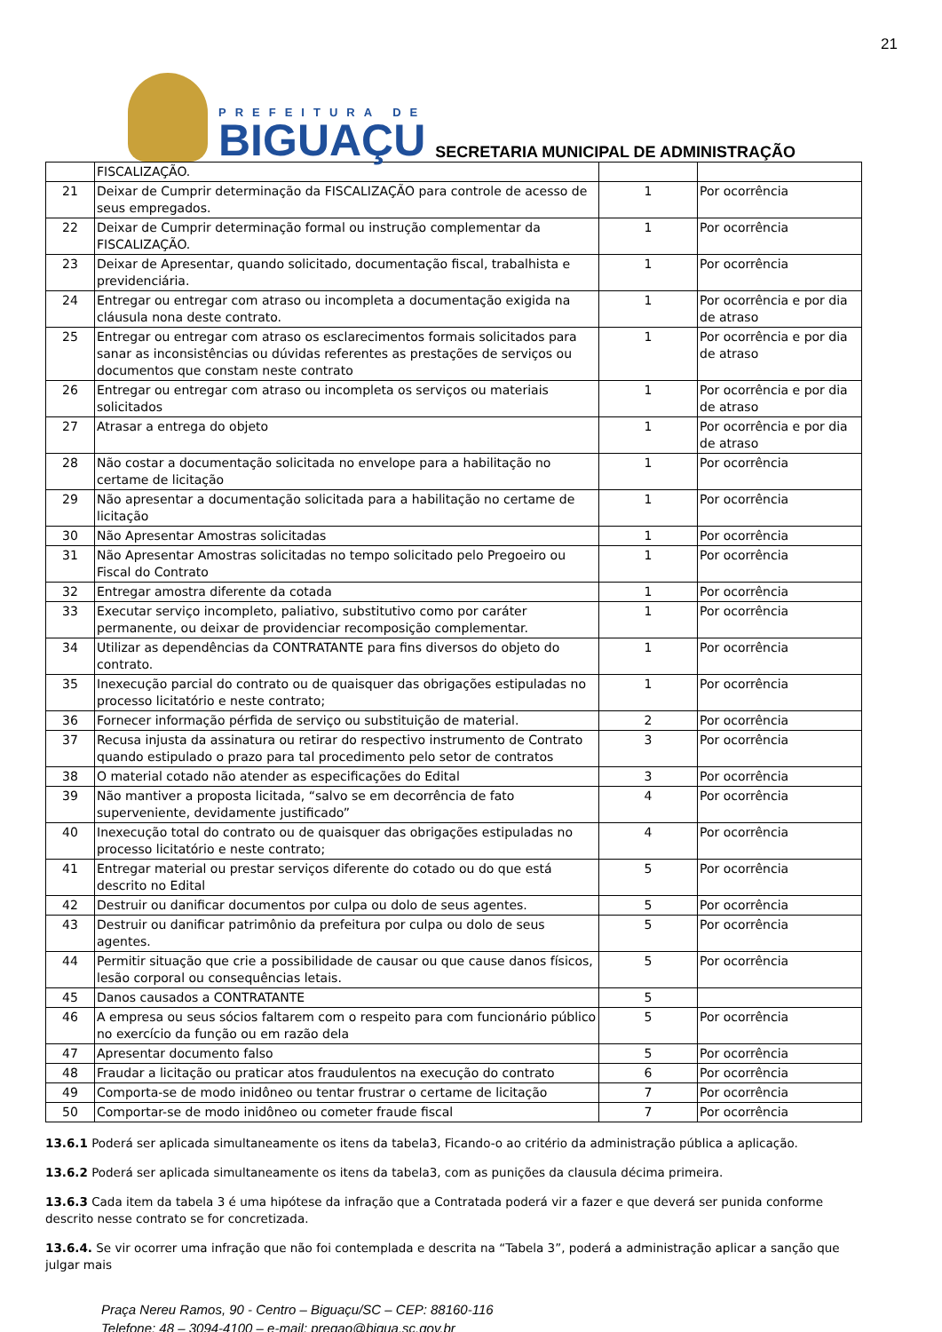21
PREFEITURA DE
BIGUAÇU
SECRETARIA MUNICIPAL DE ADMINISTRAÇÃO
| | FISCALIZAÇÃO. | | |
| 21 | Deixar de Cumprir determinação da FISCALIZAÇÃO para controle de acesso de seus empregados. | 1 | Por ocorrência |
| 22 | Deixar de Cumprir determinação formal ou instrução complementar da FISCALIZAÇÃO. | 1 | Por ocorrência |
| 23 | Deixar de Apresentar, quando solicitado, documentação fiscal, trabalhista e previdenciária. | 1 | Por ocorrência |
| 24 | Entregar ou entregar com atraso ou incompleta a documentação exigida na cláusula nona deste contrato. | 1 | Por ocorrência e por dia de atraso |
| 25 | Entregar ou entregar com atraso os esclarecimentos formais solicitados para sanar as inconsistências ou dúvidas referentes as prestações de serviços ou documentos que constam neste contrato | 1 | Por ocorrência e por dia de atraso |
| 26 | Entregar ou entregar com atraso ou incompleta os serviços ou materiais solicitados | 1 | Por ocorrência e por dia de atraso |
| 27 | Atrasar a entrega do objeto | 1 | Por ocorrência e por dia de atraso |
| 28 | Não costar a documentação solicitada no envelope para a habilitação no certame de licitação | 1 | Por ocorrência |
| 29 | Não apresentar a documentação solicitada para a habilitação no certame de licitação | 1 | Por ocorrência |
| 30 | Não Apresentar Amostras solicitadas | 1 | Por ocorrência |
| 31 | Não Apresentar Amostras solicitadas no tempo solicitado pelo Pregoeiro ou Fiscal do Contrato | 1 | Por ocorrência |
| 32 | Entregar amostra diferente da cotada | 1 | Por ocorrência |
| 33 | Executar serviço incompleto, paliativo, substitutivo como por caráter permanente, ou deixar de providenciar recomposição complementar. | 1 | Por ocorrência |
| 34 | Utilizar as dependências da CONTRATANTE para fins diversos do objeto do contrato. | 1 | Por ocorrência |
| 35 | Inexecução parcial do contrato ou de quaisquer das obrigações estipuladas no processo licitatório e neste contrato; | 1 | Por ocorrência |
| 36 | Fornecer informação pérfida de serviço ou substituição de material. | 2 | Por ocorrência |
| 37 | Recusa injusta da assinatura ou retirar do respectivo instrumento de Contrato quando estipulado o prazo para tal procedimento pelo setor de contratos | 3 | Por ocorrência |
| 38 | O material cotado não atender as especificações do Edital | 3 | Por ocorrência |
| 39 | Não mantiver a proposta licitada, “salvo se em decorrência de fato superveniente, devidamente justificado” | 4 | Por ocorrência |
| 40 | Inexecução total do contrato ou de quaisquer das obrigações estipuladas no processo licitatório e neste contrato; | 4 | Por ocorrência |
| 41 | Entregar material ou prestar serviços diferente do cotado ou do que está descrito no Edital | 5 | Por ocorrência |
| 42 | Destruir ou danificar documentos por culpa ou dolo de seus agentes. | 5 | Por ocorrência |
| 43 | Destruir ou danificar patrimônio da prefeitura por culpa ou dolo de seus agentes. | 5 | Por ocorrência |
| 44 | Permitir situação que crie a possibilidade de causar ou que cause danos físicos, lesão corporal ou consequências letais. | 5 | Por ocorrência |
| 45 | Danos causados a CONTRATANTE | 5 | |
| 46 | A empresa ou seus sócios faltarem com o respeito para com funcionário público no exercício da função ou em razão dela | 5 | Por ocorrência |
| 47 | Apresentar documento falso | 5 | Por ocorrência |
| 48 | Fraudar a licitação ou praticar atos fraudulentos na execução do contrato | 6 | Por ocorrência |
| 49 | Comporta-se de modo inidôneo ou tentar frustrar o certame de licitação | 7 | Por ocorrência |
| 50 | Comportar-se de modo inidôneo ou cometer fraude fiscal | 7 | Por ocorrência |
13.6.1 Poderá ser aplicada simultaneamente os itens da tabela3, Ficando-o ao critério da administração pública a aplicação.
13.6.2 Poderá ser aplicada simultaneamente os itens da tabela3, com as punições da clausula décima primeira.
13.6.3 Cada item da tabela 3 é uma hipótese da infração que a Contratada poderá vir a fazer e que deverá ser punida conforme descrito nesse contrato se for concretizada.
13.6.4. Se vir ocorrer uma infração que não foi contemplada e descrita na “Tabela 3”, poderá a administração aplicar a sanção que julgar mais
Praça Nereu Ramos, 90 - Centro – Biguaçu/SC – CEP: 88160-116
Telefone: 48 – 3094-4100 – e-mail: pregao@bigua.sc.gov.br